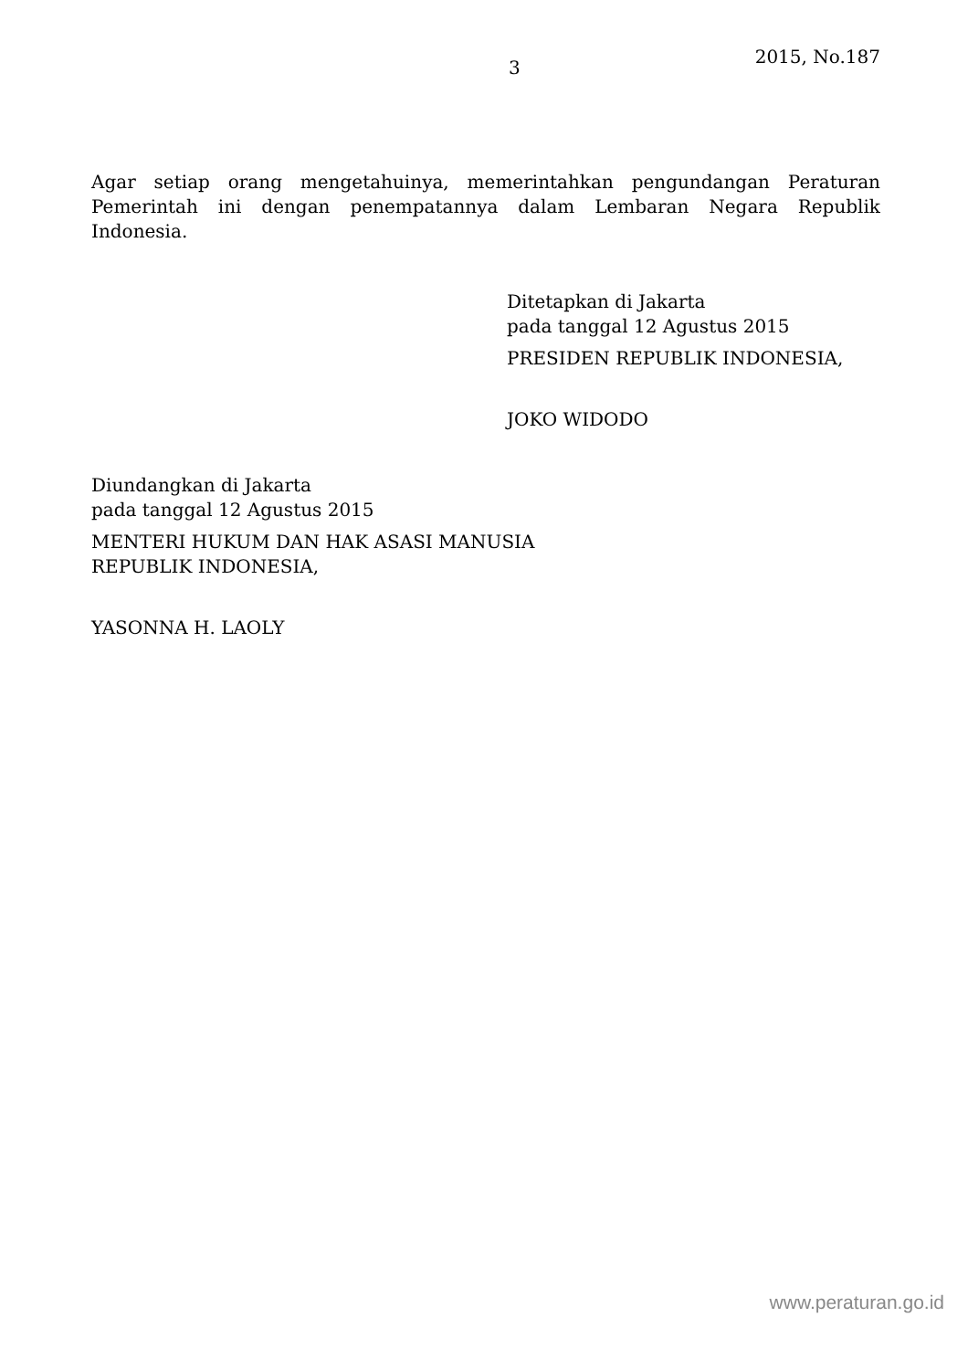3
2015, No.187
Agar setiap orang mengetahuinya, memerintahkan pengundangan Peraturan Pemerintah ini dengan penempatannya dalam Lembaran Negara Republik Indonesia.
Ditetapkan di Jakarta
pada tanggal 12 Agustus 2015
PRESIDEN REPUBLIK INDONESIA,
JOKO WIDODO
Diundangkan di Jakarta
pada tanggal 12 Agustus 2015
MENTERI HUKUM DAN HAK ASASI MANUSIA
REPUBLIK INDONESIA,
YASONNA H. LAOLY
www.peraturan.go.id